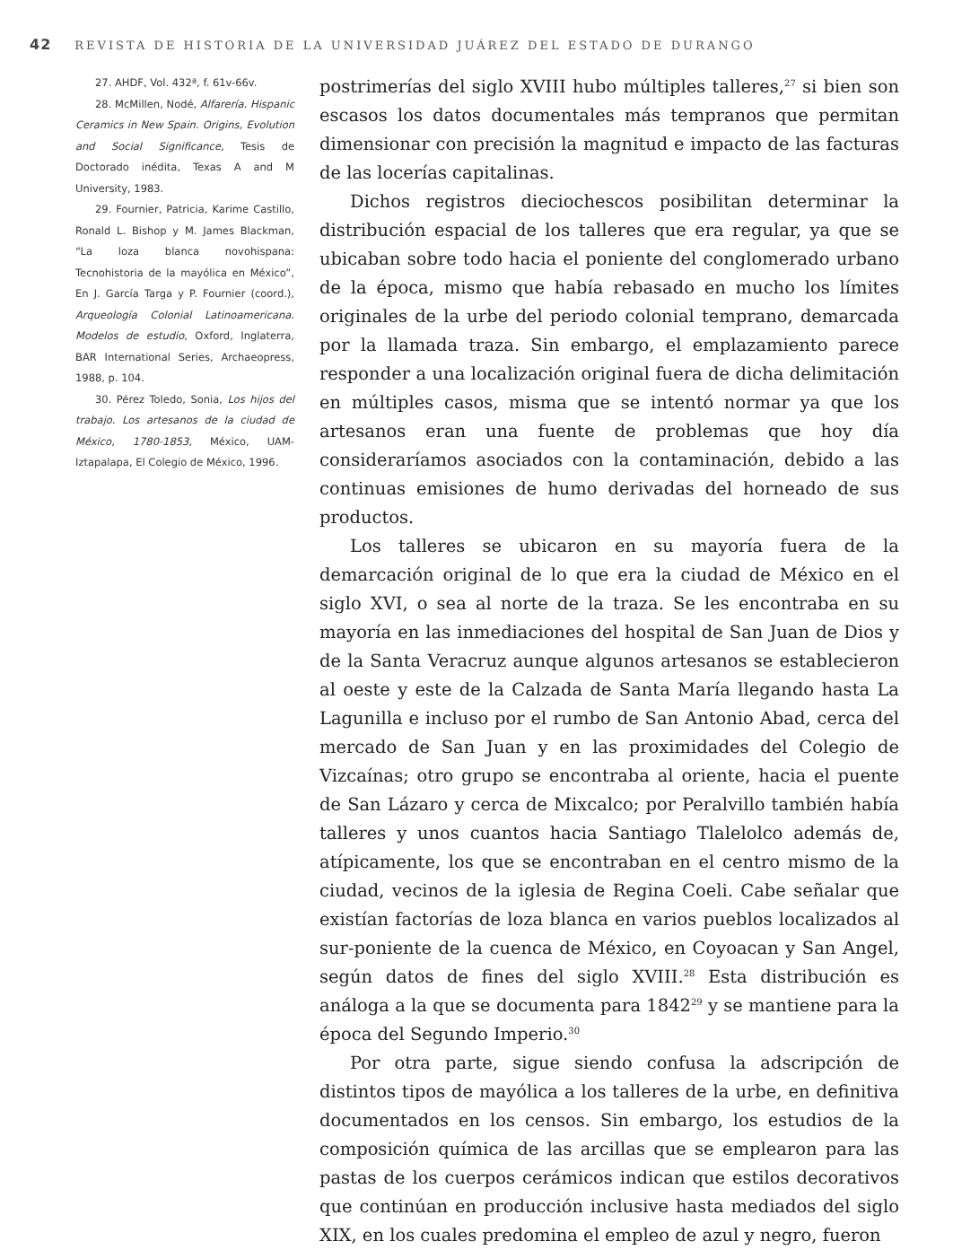42 REVISTA DE HISTORIA DE LA UNIVERSIDAD JUÁREZ DEL ESTADO DE DURANGO
27. AHDF, Vol. 432ª, f. 61v-66v.
28. McMillen, Nodé, Alfarería. Hispanic Ceramics in New Spain. Origins, Evolution and Social Significance, Tesis de Doctorado inédita, Texas A and M University, 1983.
29. Fournier, Patricia, Karime Castillo, Ronald L. Bishop y M. James Blackman, “La loza blanca novohispana: Tecnohistoria de la mayólica en México”, En J. García Targa y P. Fournier (coord.), Arqueología Colonial Latinoamericana. Modelos de estudio, Oxford, Inglaterra, BAR International Series, Archaeopress, 1988, p. 104.
30. Pérez Toledo, Sonia, Los hijos del trabajo. Los artesanos de la ciudad de México, 1780-1853, México, UAM-Iztapalapa, El Colegio de México, 1996.
postrimerías del siglo XVIII hubo múltiples talleres,<sup>27</sup> si bien son escasos los datos documentales más tempranos que permitan dimensionar con precisión la magnitud e impacto de las facturas de las locerías capitalinas.
Dichos registros dieciochescos posibilitan determinar la distribución espacial de los talleres que era regular, ya que se ubicaban sobre todo hacia el poniente del conglomerado urbano de la época, mismo que había rebasado en mucho los límites originales de la urbe del periodo colonial temprano, demarcada por la llamada traza. Sin embargo, el emplazamiento parece responder a una localización original fuera de dicha delimitación en múltiples casos, misma que se intentó normar ya que los artesanos eran una fuente de problemas que hoy día consideraríamos asociados con la contaminación, debido a las continuas emisiones de humo derivadas del horneado de sus productos.
Los talleres se ubicaron en su mayoría fuera de la demarcación original de lo que era la ciudad de México en el siglo XVI, o sea al norte de la traza. Se les encontraba en su mayoría en las inmediaciones del hospital de San Juan de Dios y de la Santa Veracruz aunque algunos artesanos se establecieron al oeste y este de la Calzada de Santa María llegando hasta La Lagunilla e incluso por el rumbo de San Antonio Abad, cerca del mercado de San Juan y en las proximidades del Colegio de Vizcaínas; otro grupo se encontraba al oriente, hacia el puente de San Lázaro y cerca de Mixcalco; por Peralvillo también había talleres y unos cuantos hacia Santiago Tlalelolco además de, atípicamente, los que se encontraban en el centro mismo de la ciudad, vecinos de la iglesia de Regina Coeli. Cabe señalar que existían factorías de loza blanca en varios pueblos localizados al sur-poniente de la cuenca de México, en Coyoacan y San Angel, según datos de fines del siglo XVIII.<sup>28</sup> Esta distribución es análoga a la que se documenta para 1842<sup>29</sup> y se mantiene para la época del Segundo Imperio.<sup>30</sup>
Por otra parte, sigue siendo confusa la adscripción de distintos tipos de mayólica a los talleres de la urbe, en definitiva documentados en los censos. Sin embargo, los estudios de la composición química de las arcillas que se emplearon para las pastas de los cuerpos cerámicos indican que estilos decorativos que continúan en producción inclusive hasta mediados del siglo XIX, en los cuales predomina el empleo de azul y negro, fueron